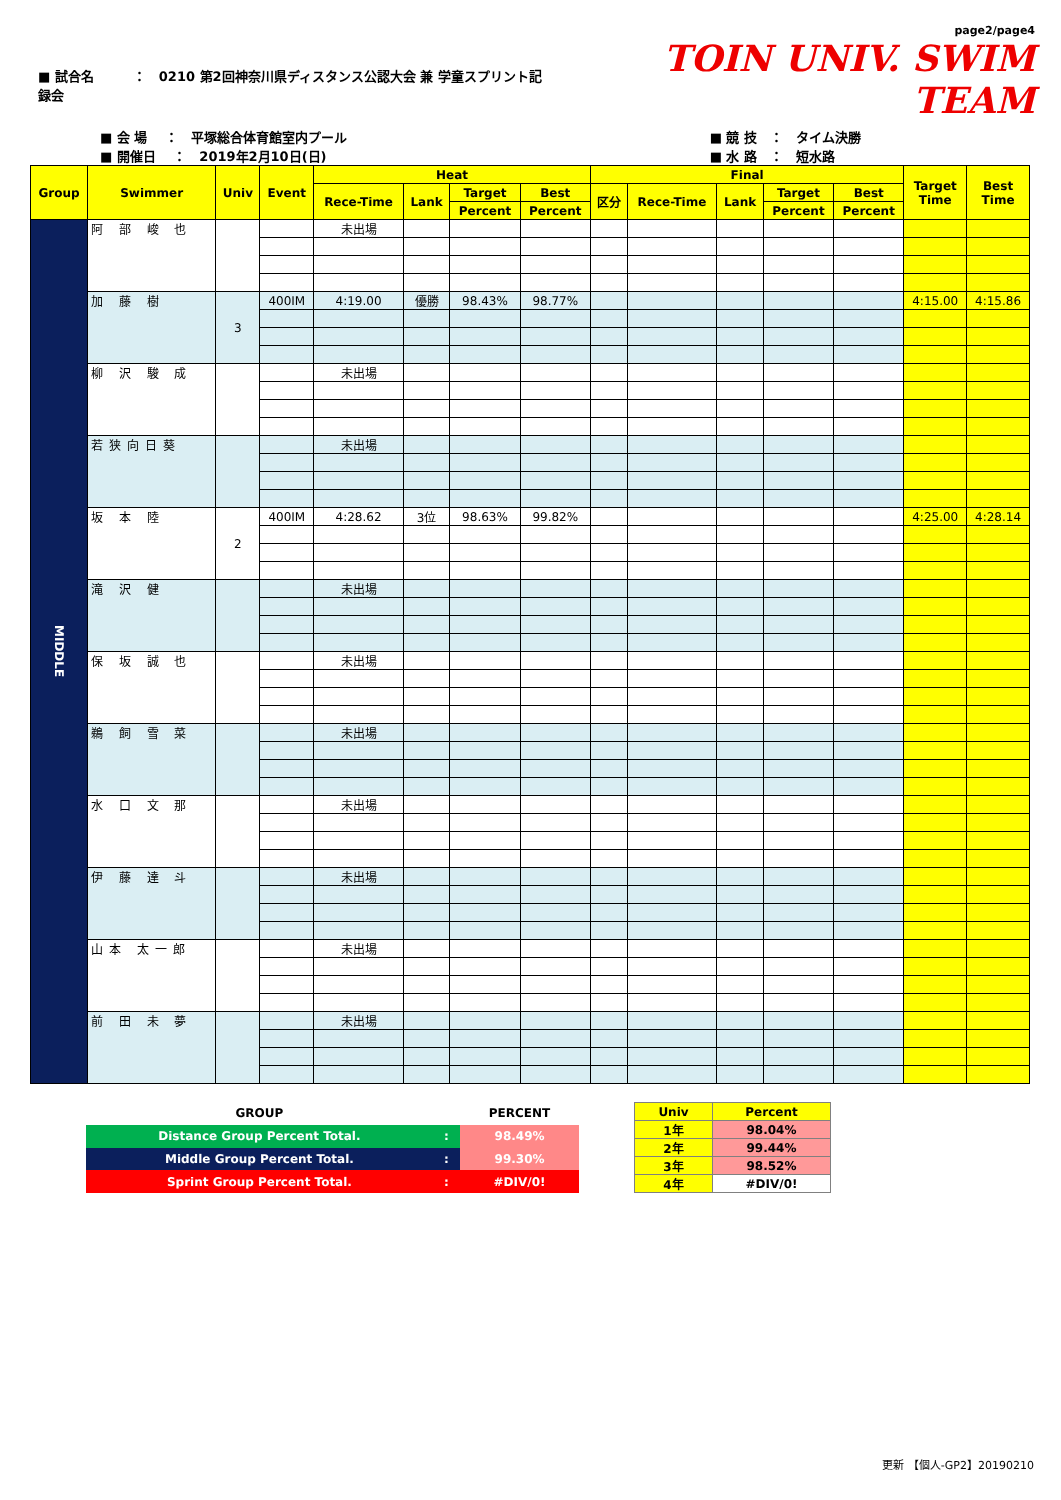■ 試合名　　　：　0210 第2回神奈川県ディスタンス公認大会 兼 学童スプリント記録会
page2/page4
TOIN UNIV. SWIM TEAM
■ 会 場　 ：　平塚総合体育館室内プール
■ 開催日　 ：　2019年2月10日(日)
■ 競 技　：　タイム決勝
■ 水 路　：　短水路
| Group | Swimmer | Univ | Event | Heat | | | | Final | | | | | Target Time | Best Time |
| --- | --- | --- | --- | --- | --- | --- | --- | --- | --- | --- | --- | --- | --- | --- |
| | | | | Rece-Time | Lank | Target | Best | 区分 | Rece-Time | Lank | Target | Best | | |
| | | | | | | Percent | Percent | | | | Percent | Percent | | |
| MIDDLE | 阿 部 峻 也 | | | 未出場 | | | | | | | | | | |
| | 加 藤 樹 | 3 | 400IM | 4:19.00 | 優勝 | 98.43% | 98.77% | | | | | | 4:15.00 | 4:15.86 |
| | 柳 沢 駿 成 | | | 未出場 | | | | | | | | | | |
| | 若狭向日葵 | | | 未出場 | | | | | | | | | | |
| | 坂 本 陸 | 2 | 400IM | 4:28.62 | 3位 | 98.63% | 99.82% | | | | | | 4:25.00 | 4:28.14 |
| | 滝 沢 健 | | | 未出場 | | | | | | | | | | |
| | 保 坂 誠 也 | | | 未出場 | | | | | | | | | | |
| | 鵜 飼 雪 菜 | | | 未出場 | | | | | | | | | | |
| | 水 口 文 那 | | | 未出場 | | | | | | | | | | |
| | 伊 藤 達 斗 | | | 未出場 | | | | | | | | | | |
| | 山本 太一郎 | | | 未出場 | | | | | | | | | | |
| | 前 田 未 夢 | | | 未出場 | | | | | | | | | | |
| GROUP | | PERCENT |
| Distance Group Percent Total. | : | 98.49% |
| Middle Group Percent Total. | : | 99.30% |
| Sprint Group Percent Total. | : | #DIV/0! |
| Univ | Percent |
| 1年 | 98.04% |
| 2年 | 99.44% |
| 3年 | 98.52% |
| 4年 | #DIV/0! |
更新 【個人-GP2】20190210